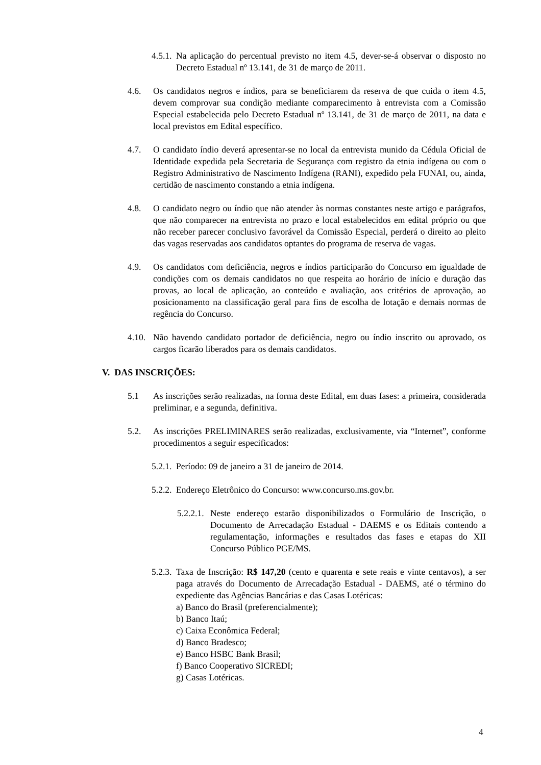4.5.1. Na aplicação do percentual previsto no item 4.5, dever-se-á observar o disposto no Decreto Estadual nº 13.141, de 31 de março de 2011.
4.6. Os candidatos negros e índios, para se beneficiarem da reserva de que cuida o item 4.5, devem comprovar sua condição mediante comparecimento à entrevista com a Comissão Especial estabelecida pelo Decreto Estadual nº 13.141, de 31 de março de 2011, na data e local previstos em Edital específico.
4.7. O candidato índio deverá apresentar-se no local da entrevista munido da Cédula Oficial de Identidade expedida pela Secretaria de Segurança com registro da etnia indígena ou com o Registro Administrativo de Nascimento Indígena (RANI), expedido pela FUNAI, ou, ainda, certidão de nascimento constando a etnia indígena.
4.8. O candidato negro ou índio que não atender às normas constantes neste artigo e parágrafos, que não comparecer na entrevista no prazo e local estabelecidos em edital próprio ou que não receber parecer conclusivo favorável da Comissão Especial, perderá o direito ao pleito das vagas reservadas aos candidatos optantes do programa de reserva de vagas.
4.9. Os candidatos com deficiência, negros e índios participarão do Concurso em igualdade de condições com os demais candidatos no que respeita ao horário de início e duração das provas, ao local de aplicação, ao conteúdo e avaliação, aos critérios de aprovação, ao posicionamento na classificação geral para fins de escolha de lotação e demais normas de regência do Concurso.
4.10. Não havendo candidato portador de deficiência, negro ou índio inscrito ou aprovado, os cargos ficarão liberados para os demais candidatos.
V. DAS INSCRIÇÕES:
5.1 As inscrições serão realizadas, na forma deste Edital, em duas fases: a primeira, considerada preliminar, e a segunda, definitiva.
5.2. As inscrições PRELIMINARES serão realizadas, exclusivamente, via “Internet”, conforme procedimentos a seguir especificados:
5.2.1. Período: 09 de janeiro a 31 de janeiro de 2014.
5.2.2. Endereço Eletrônico do Concurso: www.concurso.ms.gov.br.
5.2.2.1. Neste endereço estarão disponibilizados o Formulário de Inscrição, o Documento de Arrecadação Estadual - DAEMS e os Editais contendo a regulamentação, informações e resultados das fases e etapas do XII Concurso Público PGE/MS.
5.2.3. Taxa de Inscrição: R$ 147,20 (cento e quarenta e sete reais e vinte centavos), a ser paga através do Documento de Arrecadação Estadual - DAEMS, até o término do expediente das Agências Bancárias e das Casas Lotéricas:
a) Banco do Brasil (preferencialmente);
b) Banco Itaú;
c) Caixa Econômica Federal;
d) Banco Bradesco;
e) Banco HSBC Bank Brasil;
f) Banco Cooperativo SICREDI;
g) Casas Lotéricas.
4